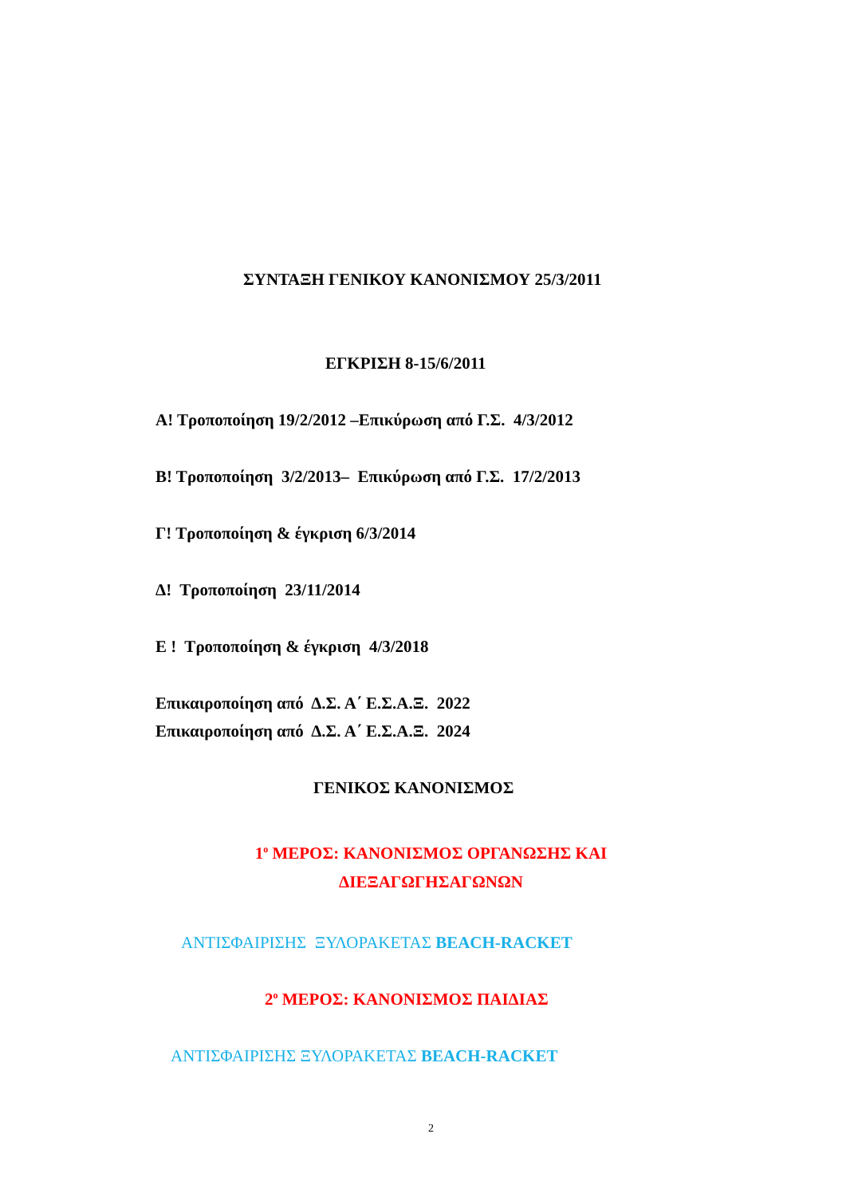ΣΥΝΤΑΞΗ ΓΕΝΙΚΟΥ ΚΑΝΟΝΙΣΜΟΥ 25/3/2011
ΕΓΚΡΙΣΗ 8-15/6/2011
Α! Τροποποίηση 19/2/2012 –Επικύρωση από Γ.Σ. 4/3/2012
Β! Τροποποίηση 3/2/2013– Επικύρωση από Γ.Σ. 17/2/2013
Γ! Τροποποίηση & έγκριση 6/3/2014
Δ! Τροποποίηση 23/11/2014
Ε ! Τροποποίηση & έγκριση 4/3/2018
Επικαιροποίηση από Δ.Σ. Α΄ Ε.Σ.Α.Ξ. 2022
Επικαιροποίηση από Δ.Σ. Α΄ Ε.Σ.Α.Ξ. 2024
ΓΕΝΙΚΟΣ ΚΑΝΟΝΙΣΜΟΣ
1<sup>ο</sup> ΜΕΡΟΣ: ΚΑΝΟΝΙΣΜΟΣ ΟΡΓΑΝΩΣΗΣ ΚΑΙ
ΔΙΕΞΑΓΩΓΗΣΑΓΩΝΩΝ
ΑΝΤΙΣΦΑΙΡΙΣΗΣ ΞΥΛΟΡΑΚΕΤΑΣ BEACH-RACKET
2<sup>ο</sup> ΜΕΡΟΣ: ΚΑΝΟΝΙΣΜΟΣ ΠΑΙΔΙΑΣ
ΑΝΤΙΣΦΑΙΡΙΣΗΣ ΞΥΛΟΡΑΚΕΤΑΣ BEACH-RACKET
2